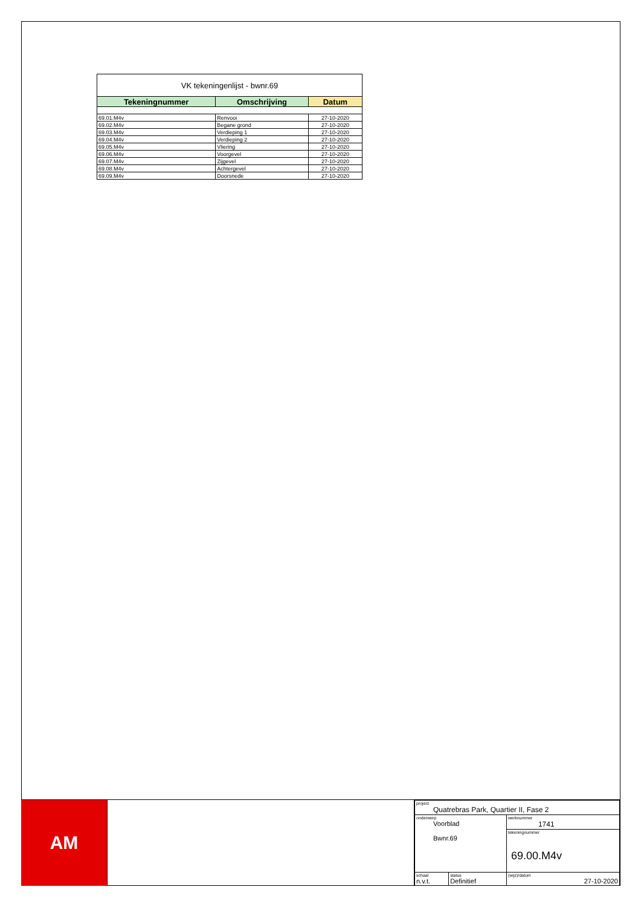| VK tekeningenlijst - bwnr.69 | | |
| --- | --- | --- |
| Tekeningnummer | Omschrijving | Datum |
| 69.01.M4v | Renvooi | 27-10-2020 |
| 69.02.M4v | Begane grond | 27-10-2020 |
| 69.03.M4v | Verdieping 1 | 27-10-2020 |
| 69.04.M4v | Verdieping 2 | 27-10-2020 |
| 69.05.M4v | Vliering | 27-10-2020 |
| 69.06.M4v | Voorgevel | 27-10-2020 |
| 69.07.M4v | Zijgevel | 27-10-2020 |
| 69.08.M4v | Achtergevel | 27-10-2020 |
| 69.09.M4v | Doorsnede | 27-10-2020 |
AM
| project Quatrebras Park, Quartier II, Fase 2 | | |
| onderwerp Voorblad Bwnr.69 | | werknummer 1741 |
| | | tekeningnummer 69.00.M4v |
| schaal n.v.t. | status Definitief | (wijz)/datum 27-10-2020 |